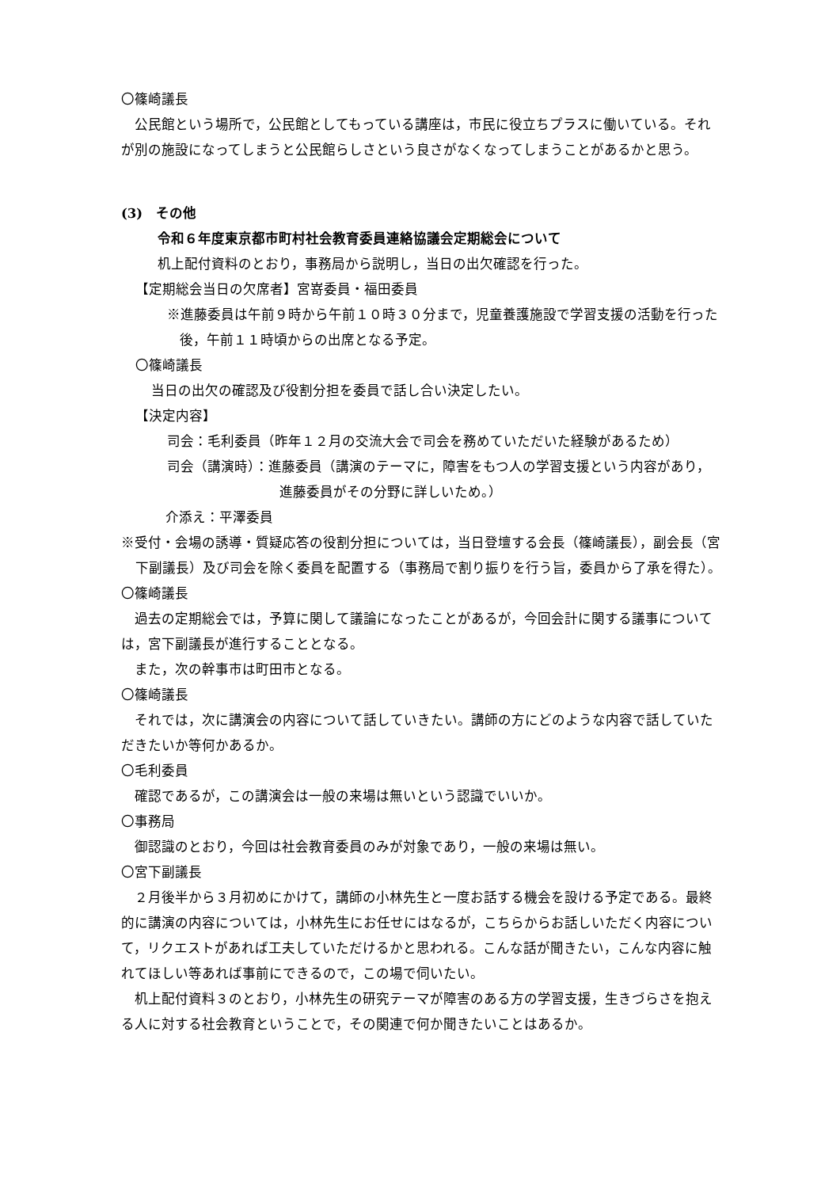〇篠崎議長
公民館という場所で，公民館としてもっている講座は，市民に役立ちプラスに働いている。それが別の施設になってしまうと公民館らしさという良さがなくなってしまうことがあるかと思う。
(3)　その他
令和６年度東京都市町村社会教育委員連絡協議会定期総会について
机上配付資料のとおり，事務局から説明し，当日の出欠確認を行った。
【定期総会当日の欠席者】宮嵜委員・福田委員
※進藤委員は午前９時から午前１０時３０分まで，児童養護施設で学習支援の活動を行った後，午前１１時頃からの出席となる予定。
〇篠崎議長
当日の出欠の確認及び役割分担を委員で話し合い決定したい。
【決定内容】
司会：毛利委員（昨年１２月の交流大会で司会を務めていただいた経験があるため）
司会（講演時）：進藤委員（講演のテーマに，障害をもつ人の学習支援という内容があり，進藤委員がその分野に詳しいため。）
介添え：平澤委員
※受付・会場の誘導・質疑応答の役割分担については，当日登壇する会長（篠崎議長），副会長（宮下副議長）及び司会を除く委員を配置する（事務局で割り振りを行う旨，委員から了承を得た）。
〇篠崎議長
過去の定期総会では，予算に関して議論になったことがあるが，今回会計に関する議事については，宮下副議長が進行することとなる。
また，次の幹事市は町田市となる。
〇篠崎議長
それでは，次に講演会の内容について話していきたい。講師の方にどのような内容で話していただきたいか等何かあるか。
〇毛利委員
確認であるが，この講演会は一般の来場は無いという認識でいいか。
〇事務局
御認識のとおり，今回は社会教育委員のみが対象であり，一般の来場は無い。
〇宮下副議長
２月後半から３月初めにかけて，講師の小林先生と一度お話する機会を設ける予定である。最終的に講演の内容については，小林先生にお任せにはなるが，こちらからお話しいただく内容について，リクエストがあれば工夫していただけるかと思われる。こんな話が聞きたい，こんな内容に触れてほしい等あれば事前にできるので，この場で伺いたい。
机上配付資料３のとおり，小林先生の研究テーマが障害のある方の学習支援，生きづらさを抱える人に対する社会教育ということで，その関連で何か聞きたいことはあるか。